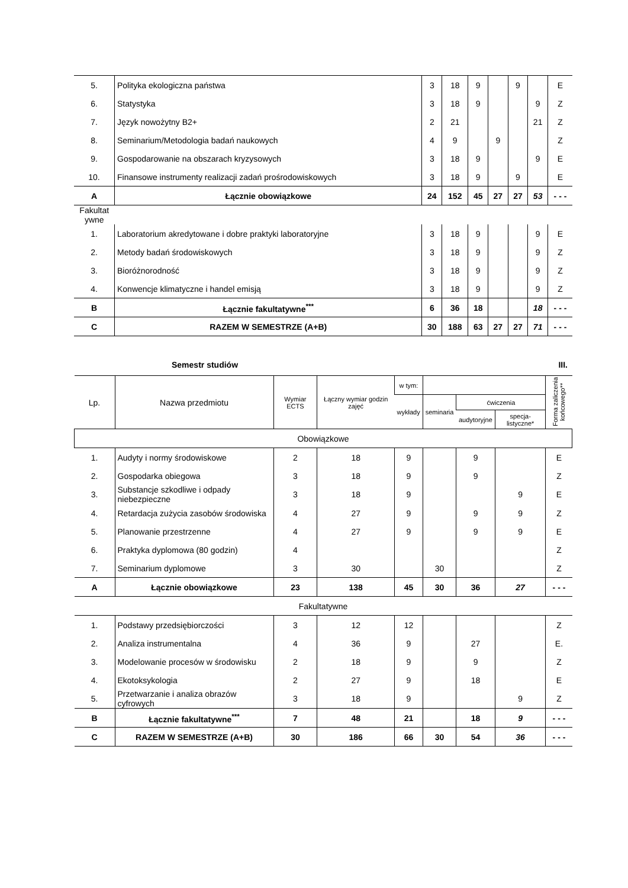| 5. | Polityka ekologiczna państwa | 3 | 18 | 9 | | 9 | | E |
| 6. | Statystyka | 3 | 18 | 9 | | | 9 | Z |
| 7. | Język nowożytny B2+ | 2 | 21 | | | | 21 | Z |
| 8. | Seminarium/Metodologia badań naukowych | 4 | 9 | | 9 | | | Z |
| 9. | Gospodarowanie na obszarach kryzysowych | 3 | 18 | 9 | | | 9 | E |
| 10. | Finansowe instrumenty realizacji zadań prośrodowiskowych | 3 | 18 | 9 | | 9 | | E |
| A | Łącznie obowiązkowe | 24 | 152 | 45 | 27 | 27 | 53 | - - - |
| Fakultat ywne | | | | | | | | |
| 1. | Laboratorium akredytowane i dobre praktyki laboratoryjne | 3 | 18 | 9 | | | 9 | E |
| 2. | Metody badań środowiskowych | 3 | 18 | 9 | | | 9 | Z |
| 3. | Bioróżnorodność | 3 | 18 | 9 | | | 9 | Z |
| 4. | Konwencje klimatyczne i handel emisją | 3 | 18 | 9 | | | 9 | Z |
| B | Łącznie fakultatywne<sup>***</sup> | 6 | 36 | 18 | | | 18 | - - - |
| C | RAZEM W SEMESTRZE (A+B) | 30 | 188 | 63 | 27 | 27 | 71 | - - - |
Semestr studiów III.
| Lp. | Nazwa przedmiotu | Wymiar ECTS | Łączny wymiar godzin zajęć | w tym: | | | | Forma zaliczenia końcowego** |
| | | | | wykłady | seminaria | ćwiczenia | | |
| | | | | | | audytoryjne | specja-listyczne* | |
| Obowiązkowe | | | | | | | | |
| 1. | Audyty i normy środowiskowe | 2 | 18 | 9 | | 9 | | E |
| 2. | Gospodarka obiegowa | 3 | 18 | 9 | | 9 | | Z |
| 3. | Substancje szkodliwe i odpady niebezpieczne | 3 | 18 | 9 | | | 9 | E |
| 4. | Retardacja zużycia zasobów środowiska | 4 | 27 | 9 | | 9 | 9 | Z |
| 5. | Planowanie przestrzenne | 4 | 27 | 9 | | 9 | 9 | E |
| 6. | Praktyka dyplomowa (80 godzin) | 4 | | | | | | Z |
| 7. | Seminarium dyplomowe | 3 | 30 | | 30 | | | Z |
| A | Łącznie obowiązkowe | 23 | 138 | 45 | 30 | 36 | 27 | - - - |
| Fakultatywne | | | | | | | | |
| 1. | Podstawy przedsiębiorczości | 3 | 12 | 12 | | | | Z |
| 2. | Analiza instrumentalna | 4 | 36 | 9 | | 27 | | E. |
| 3. | Modelowanie procesów w środowisku | 2 | 18 | 9 | | 9 | | Z |
| 4. | Ekotoksykologia | 2 | 27 | 9 | | 18 | | E |
| 5. | Przetwarzanie i analiza obrazów cyfrowych | 3 | 18 | 9 | | | 9 | Z |
| B | Łącznie fakultatywne<sup>***</sup> | 7 | 48 | 21 | | 18 | 9 | - - - |
| C | RAZEM W SEMESTRZE (A+B) | 30 | 186 | 66 | 30 | 54 | 36 | - - - |